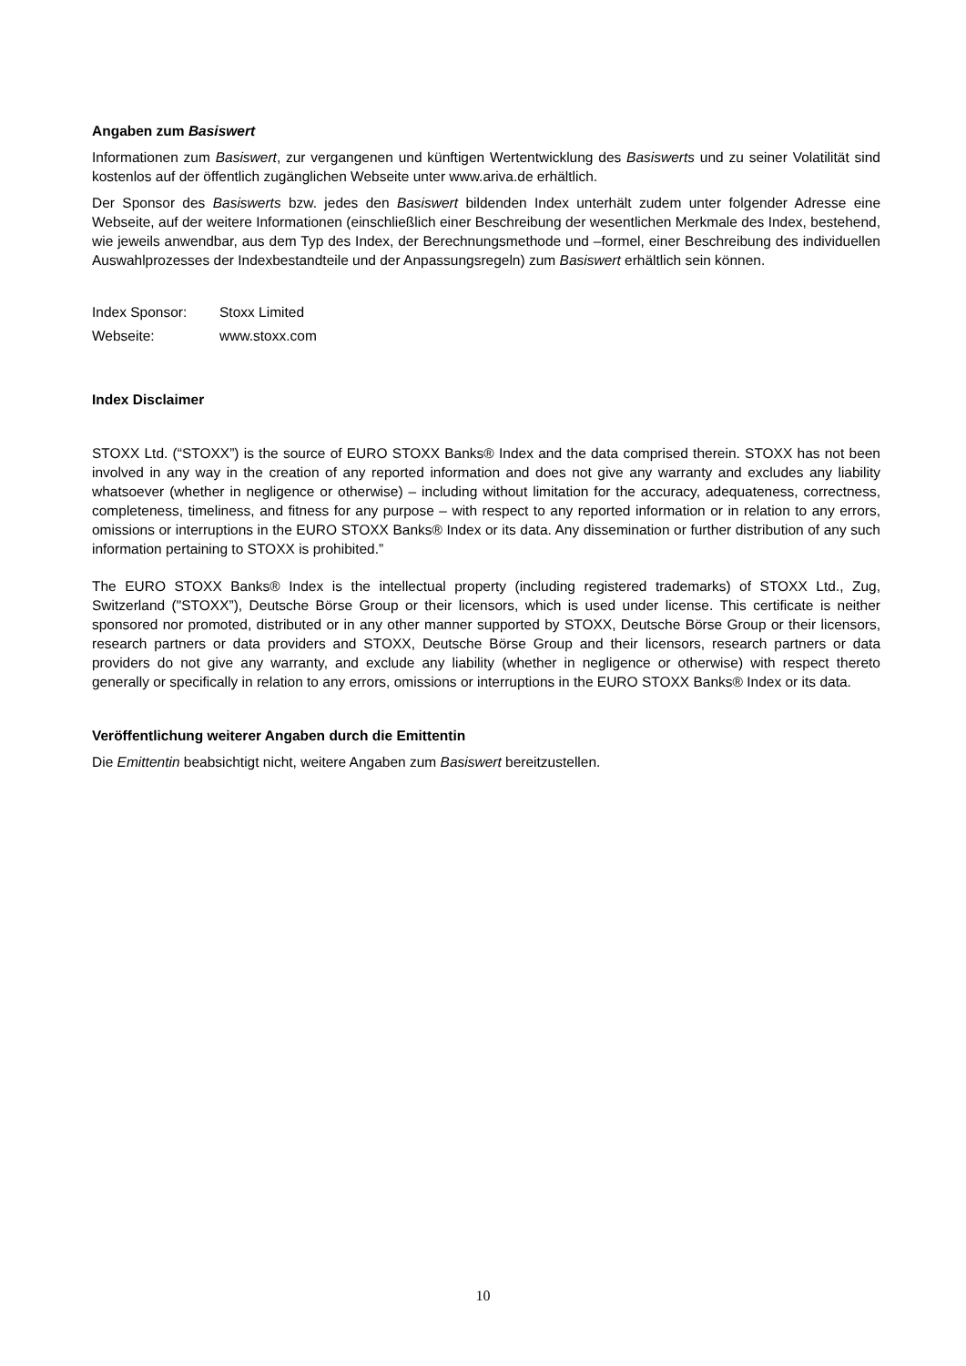Angaben zum Basiswert
Informationen zum Basiswert, zur vergangenen und künftigen Wertentwicklung des Basiswerts und zu seiner Volatilität sind kostenlos auf der öffentlich zugänglichen Webseite unter www.ariva.de erhältlich.
Der Sponsor des Basiswerts bzw. jedes den Basiswert bildenden Index unterhält zudem unter folgender Adresse eine Webseite, auf der weitere Informationen (einschließlich einer Beschreibung der wesentlichen Merkmale des Index, bestehend, wie jeweils anwendbar, aus dem Typ des Index, der Berechnungsmethode und –formel, einer Beschreibung des individuellen Auswahlprozesses der Indexbestandteile und der Anpassungsregeln) zum Basiswert erhältlich sein können.
| Index Sponsor: | Stoxx Limited |
| Webseite: | www.stoxx.com |
Index Disclaimer
STOXX Ltd. (“STOXX”) is the source of EURO STOXX Banks® Index and the data comprised therein. STOXX has not been involved in any way in the creation of any reported information and does not give any warranty and excludes any liability whatsoever (whether in negligence or otherwise) – including without limitation for the accuracy, adequateness, correctness, completeness, timeliness, and fitness for any purpose – with respect to any reported information or in relation to any errors, omissions or interruptions in the EURO STOXX Banks® Index or its data. Any dissemination or further distribution of any such information pertaining to STOXX is prohibited.”
The EURO STOXX Banks® Index is the intellectual property (including registered trademarks) of STOXX Ltd., Zug, Switzerland ("STOXX”), Deutsche Börse Group or their licensors, which is used under license. This certificate is neither sponsored nor promoted, distributed or in any other manner supported by STOXX, Deutsche Börse Group or their licensors, research partners or data providers and STOXX, Deutsche Börse Group and their licensors, research partners or data providers do not give any warranty, and exclude any liability (whether in negligence or otherwise) with respect thereto generally or specifically in relation to any errors, omissions or interruptions in the EURO STOXX Banks® Index or its data.
Veröffentlichung weiterer Angaben durch die Emittentin
Die Emittentin beabsichtigt nicht, weitere Angaben zum Basiswert bereitzustellen.
10